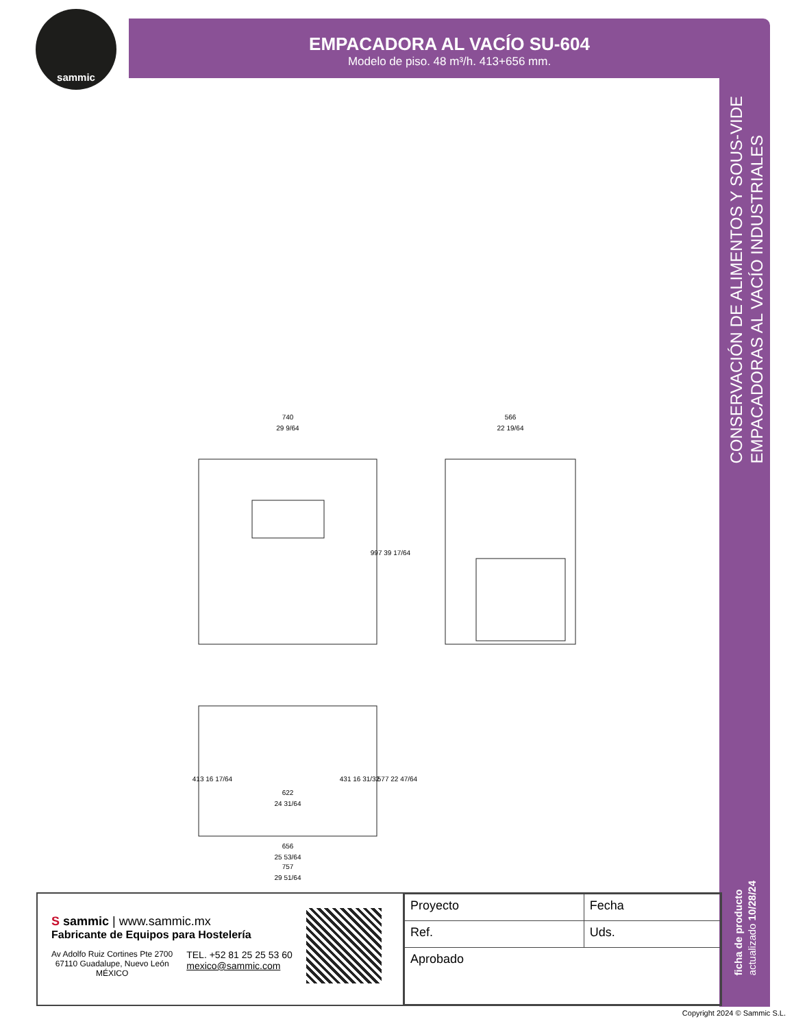sammic
EMPACADORA AL VACÍO SU-604
Modelo de piso. 48 m³/h. 413+656 mm.
CONSERVACIÓN DE ALIMENTOS Y SOUS-VIDE
EMPACADORAS AL VACÍO INDUSTRIALES
ficha de producto
actualizado 10/28/24
740
29 9/64
566
22 19/64
997 39 17/64
622
24 31/64
413 16 17/64
431 16 31/32
577 22 47/64
656
25 53/64
757
29 51/64
S sammic | www.sammic.mx
Fabricante de Equipos para Hostelería
Av Adolfo Ruiz Cortines Pte 2700
67110 Guadalupe, Nuevo León
MÉXICO
TEL. +52 81 25 25 53 60
mexico@sammic.com
| Proyecto | Fecha |
| Ref. | Uds. |
| Aprobado | |
Copyright 2024 © Sammic S.L.